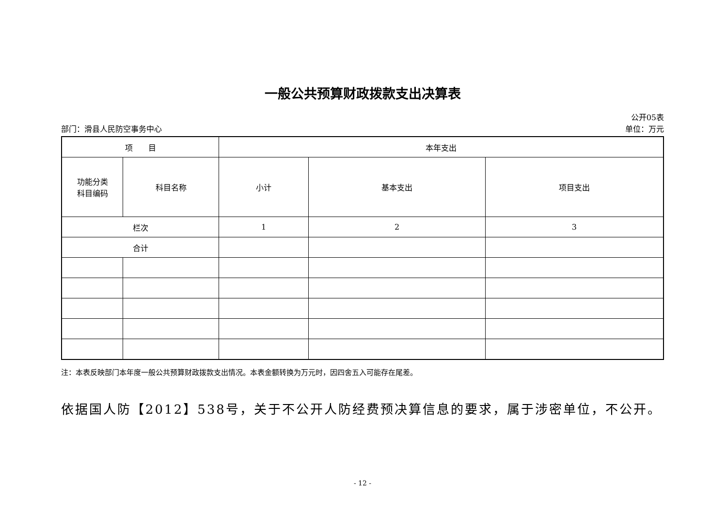一般公共预算财政拨款支出决算表
公开05表
部门：滑县人民防空事务中心 单位：万元
| 项 目 | | 本年支出 | | |
| 功能分类 科目编码 | 科目名称 | 小计 | 基本支出 | 项目支出 |
| 栏次 | | 1 | 2 | 3 |
| 合计 | | | | |
注：本表反映部门本年度一般公共预算财政拨款支出情况。本表金额转换为万元时，因四舍五入可能存在尾差。
依据国人防【2012】538号，关于不公开人防经费预决算信息的要求，属于涉密单位，不公开。
- 12 -